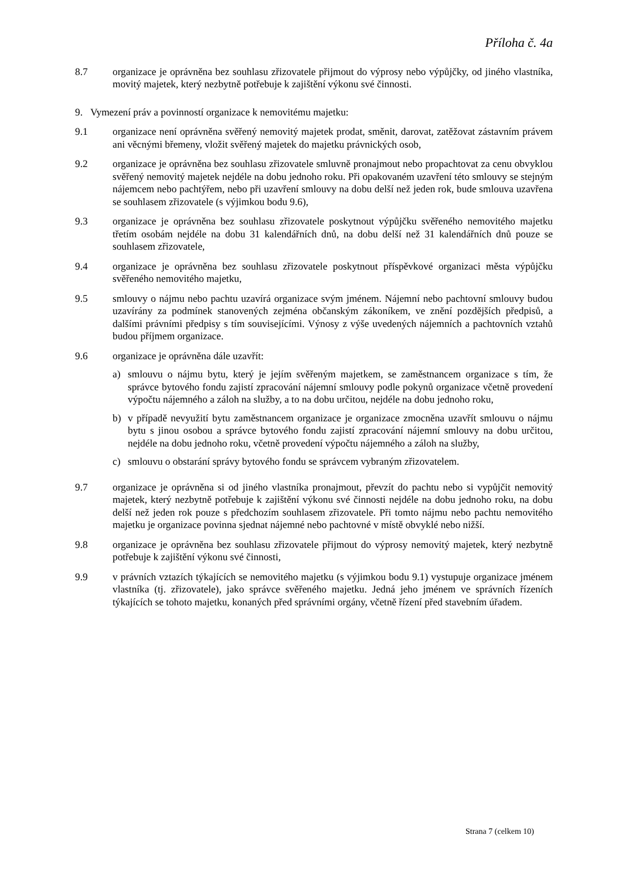Příloha č. 4a
8.7 organizace je oprávněna bez souhlasu zřizovatele přijmout do výprosy nebo výpůjčky, od jiného vlastníka, movitý majetek, který nezbytně potřebuje k zajištění výkonu své činnosti.
9. Vymezení práv a povinností organizace k nemovitému majetku:
9.1 organizace není oprávněna svěřený nemovitý majetek prodat, směnit, darovat, zatěžovat zástavním právem ani věcnými břemeny, vložit svěřený majetek do majetku právnických osob,
9.2 organizace je oprávněna bez souhlasu zřizovatele smluvně pronajmout nebo propachtovat za cenu obvyklou svěřený nemovitý majetek nejdéle na dobu jednoho roku. Při opakovaném uzavření této smlouvy se stejným nájemcem nebo pachtýřem, nebo při uzavření smlouvy na dobu delší než jeden rok, bude smlouva uzavřena se souhlasem zřizovatele (s výjimkou bodu 9.6),
9.3 organizace je oprávněna bez souhlasu zřizovatele poskytnout výpůjčku svěřeného nemovitého majetku třetím osobám nejdéle na dobu 31 kalendářních dnů, na dobu delší než 31 kalendářních dnů pouze se souhlasem zřizovatele,
9.4 organizace je oprávněna bez souhlasu zřizovatele poskytnout příspěvkové organizaci města výpůjčku svěřeného nemovitého majetku,
9.5 smlouvy o nájmu nebo pachtu uzavírá organizace svým jménem. Nájemní nebo pachtovní smlouvy budou uzavírány za podmínek stanovených zejména občanským zákoníkem, ve znění pozdějších předpisů, a dalšími právními předpisy s tím souvisejícími. Výnosy z výše uvedených nájemních a pachtovních vztahů budou příjmem organizace.
9.6 organizace je oprávněna dále uzavřít:
a) smlouvu o nájmu bytu, který je jejím svěřeným majetkem, se zaměstnancem organizace s tím, že správce bytového fondu zajistí zpracování nájemní smlouvy podle pokynů organizace včetně provedení výpočtu nájemného a záloh na služby, a to na dobu určitou, nejdéle na dobu jednoho roku,
b) v případě nevyužití bytu zaměstnancem organizace je organizace zmocněna uzavřít smlouvu o nájmu bytu s jinou osobou a správce bytového fondu zajistí zpracování nájemní smlouvy na dobu určitou, nejdéle na dobu jednoho roku, včetně provedení výpočtu nájemného a záloh na služby,
c) smlouvu o obstarání správy bytového fondu se správcem vybraným zřizovatelem.
9.7 organizace je oprávněna si od jiného vlastníka pronajmout, převzít do pachtu nebo si vypůjčit nemovitý majetek, který nezbytně potřebuje k zajištění výkonu své činnosti nejdéle na dobu jednoho roku, na dobu delší než jeden rok pouze s předchozím souhlasem zřizovatele. Při tomto nájmu nebo pachtu nemovitého majetku je organizace povinna sjednat nájemné nebo pachtovné v místě obvyklé nebo nižší.
9.8 organizace je oprávněna bez souhlasu zřizovatele přijmout do výprosy nemovitý majetek, který nezbytně potřebuje k zajištění výkonu své činnosti,
9.9 v právních vztazích týkajících se nemovitého majetku (s výjimkou bodu 9.1) vystupuje organizace jménem vlastníka (tj. zřizovatele), jako správce svěřeného majetku. Jedná jeho jménem ve správních řízeních týkajících se tohoto majetku, konaných před správními orgány, včetně řízení před stavebním úřadem.
Strana 7 (celkem 10)